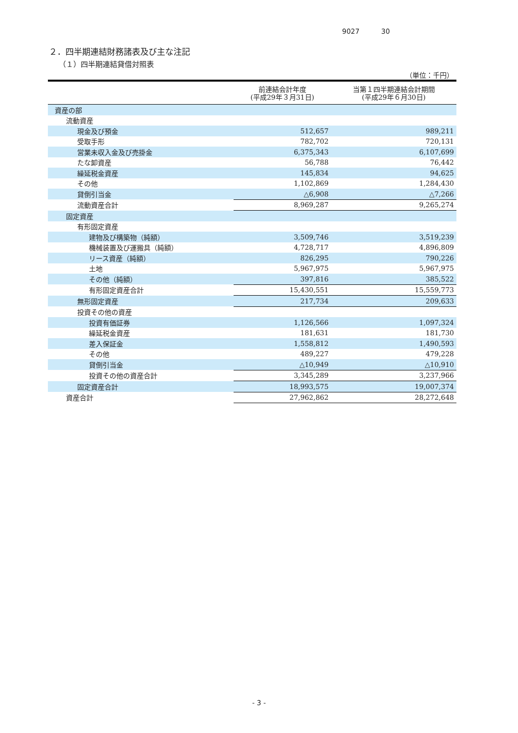9027 30
２．四半期連結財務諸表及び主な注記
（１）四半期連結貸借対照表
（単位：千円）
| | 前連結会計年度 (平成29年３月31日) | 当第１四半期連結会計期間 (平成29年６月30日) |
| --- | --- | --- |
| 資産の部 | | |
| 流動資産 | | |
| 現金及び預金 | 512,657 | 989,211 |
| 受取手形 | 782,702 | 720,131 |
| 営業未収入金及び売掛金 | 6,375,343 | 6,107,699 |
| たな卸資産 | 56,788 | 76,442 |
| 繰延税金資産 | 145,834 | 94,625 |
| その他 | 1,102,869 | 1,284,430 |
| 貸倒引当金 | △6,908 | △7,266 |
| 流動資産合計 | 8,969,287 | 9,265,274 |
| 固定資産 | | |
| 有形固定資産 | | |
| 建物及び構築物（純額） | 3,509,746 | 3,519,239 |
| 機械装置及び運搬具（純額） | 4,728,717 | 4,896,809 |
| リース資産（純額） | 826,295 | 790,226 |
| 土地 | 5,967,975 | 5,967,975 |
| その他（純額） | 397,816 | 385,522 |
| 有形固定資産合計 | 15,430,551 | 15,559,773 |
| 無形固定資産 | 217,734 | 209,633 |
| 投資その他の資産 | | |
| 投資有価証券 | 1,126,566 | 1,097,324 |
| 繰延税金資産 | 181,631 | 181,730 |
| 差入保証金 | 1,558,812 | 1,490,593 |
| その他 | 489,227 | 479,228 |
| 貸倒引当金 | △10,949 | △10,910 |
| 投資その他の資産合計 | 3,345,289 | 3,237,966 |
| 固定資産合計 | 18,993,575 | 19,007,374 |
| 資産合計 | 27,962,862 | 28,272,648 |
- 3 -